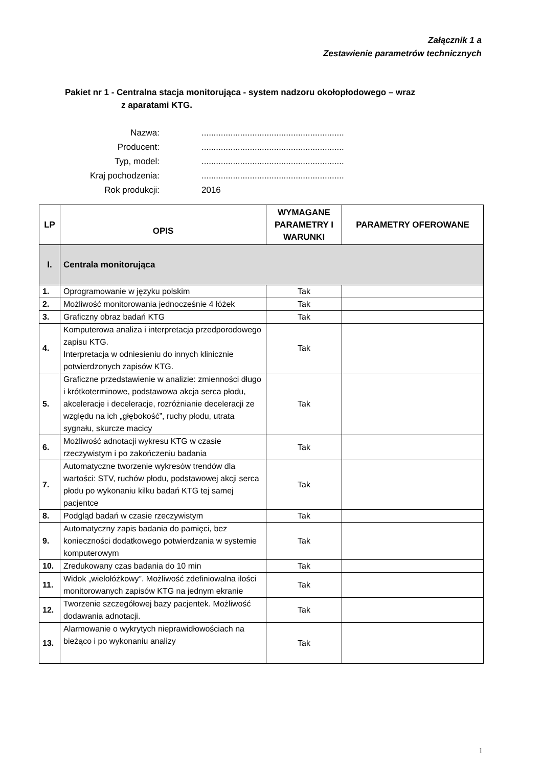Załącznik 1 a
Zestawienie parametrów technicznych
Pakiet nr 1 - Centralna stacja monitorująca - system nadzoru okołopłodowego – wraz
z aparatami KTG.
| Nazwa: | ........................................................... |
| Producent: | ........................................................... |
| Typ, model: | ........................................................... |
| Kraj pochodzenia: | ........................................................... |
| Rok produkcji: | 2016 |
| LP | OPIS | WYMAGANE PARAMETRY I WARUNKI | PARAMETRY OFEROWANE |
| --- | --- | --- | --- |
| I. | Centrala monitorująca | | |
| 1. | Oprogramowanie w języku polskim | Tak | |
| 2. | Możliwość monitorowania jednocześnie 4 łóżek | Tak | |
| 3. | Graficzny obraz badań KTG | Tak | |
| 4. | Komputerowa analiza i interpretacja przedporodowego zapisu KTG. Interpretacja w odniesieniu do innych klinicznie potwierdzonych zapisów KTG. | Tak | |
| 5. | Graficzne przedstawienie w analizie: zmienności długo i krótkoterminowe, podstawowa akcja serca płodu, akceleracje i deceleracje, rozróżnianie deceleracji ze względu na ich „głębokość”, ruchy płodu, utrata sygnału, skurcze macicy | Tak | |
| 6. | Możliwość adnotacji wykresu KTG w czasie rzeczywistym i po zakończeniu badania | Tak | |
| 7. | Automatyczne tworzenie wykresów trendów dla wartości: STV, ruchów płodu, podstawowej akcji serca płodu po wykonaniu kilku badań KTG tej samej pacjentce | Tak | |
| 8. | Podgląd badań w czasie rzeczywistym | Tak | |
| 9. | Automatyczny zapis badania do pamięci, bez konieczności dodatkowego potwierdzania w systemie komputerowym | Tak | |
| 10. | Zredukowany czas badania do 10 min | Tak | |
| 11. | Widok „wielołóżkowy”. Możliwość zdefiniowalna ilości monitorowanych zapisów KTG na jednym ekranie | Tak | |
| 12. | Tworzenie szczegółowej bazy pacjentek. Możliwość dodawania adnotacji. | Tak | |
| 13. | Alarmowanie o wykrytych nieprawidłowościach na bieżąco i po wykonaniu analizy | Tak | |
1